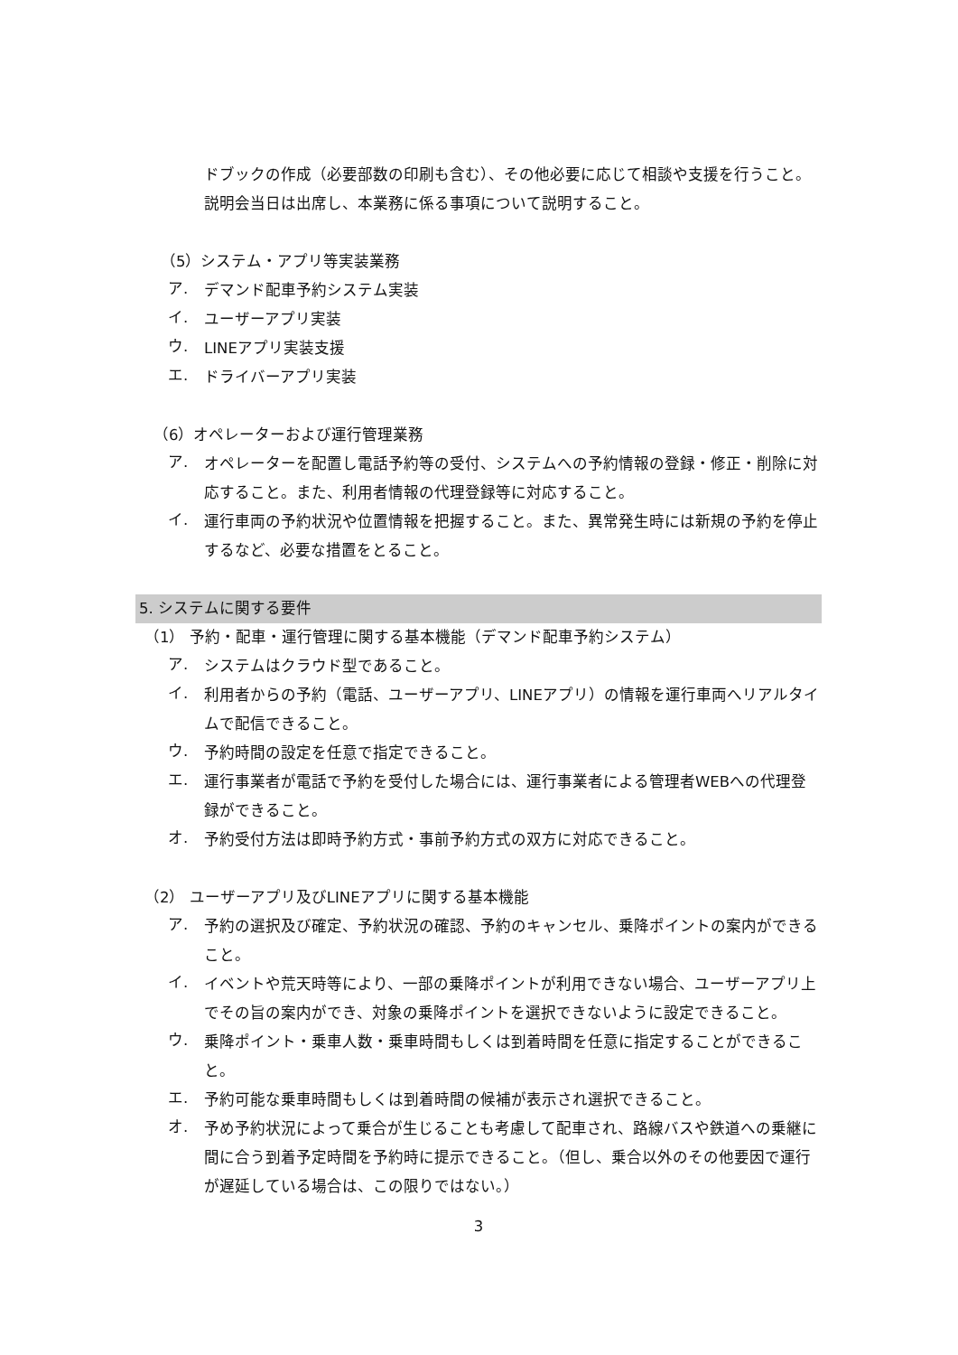ドブックの作成（必要部数の印刷も含む）、その他必要に応じて相談や支援を行うこと。説明会当日は出席し、本業務に係る事項について説明すること。
（5）システム・アプリ等実装業務
ア.
デマンド配車予約システム実装
イ.
ユーザーアプリ実装
ウ.
LINEアプリ実装支援
エ.
ドライバーアプリ実装
（6）オペレーターおよび運行管理業務
ア.
オペレーターを配置し電話予約等の受付、システムへの予約情報の登録・修正・削除に対応すること。また、利用者情報の代理登録等に対応すること。
イ.
運行車両の予約状況や位置情報を把握すること。また、異常発生時には新規の予約を停止するなど、必要な措置をとること。
5. システムに関する要件
（1） 予約・配車・運行管理に関する基本機能（デマンド配車予約システム）
ア.
システムはクラウド型であること。
イ.
利用者からの予約（電話、ユーザーアプリ、LINEアプリ）の情報を運行車両へリアルタイムで配信できること。
ウ.
予約時間の設定を任意で指定できること。
エ.
運行事業者が電話で予約を受付した場合には、運行事業者による管理者WEBへの代理登録ができること。
オ.
予約受付方法は即時予約方式・事前予約方式の双方に対応できること。
（2） ユーザーアプリ及びLINEアプリに関する基本機能
ア.
予約の選択及び確定、予約状況の確認、予約のキャンセル、乗降ポイントの案内ができること。
イ.
イベントや荒天時等により、一部の乗降ポイントが利用できない場合、ユーザーアプリ上でその旨の案内ができ、対象の乗降ポイントを選択できないように設定できること。
ウ.
乗降ポイント・乗車人数・乗車時間もしくは到着時間を任意に指定することができること。
エ.
予約可能な乗車時間もしくは到着時間の候補が表示され選択できること。
オ.
予め予約状況によって乗合が生じることも考慮して配車され、路線バスや鉄道への乗継に間に合う到着予定時間を予約時に提示できること。（但し、乗合以外のその他要因で運行が遅延している場合は、この限りではない。）
3